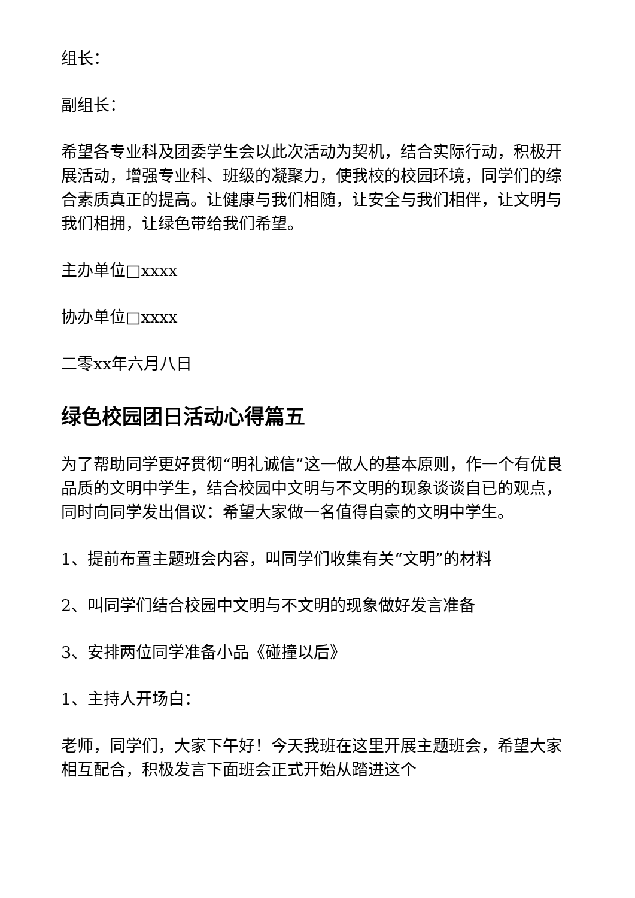组长：
副组长：
希望各专业科及团委学生会以此次活动为契机，结合实际行动，积极开展活动，增强专业科、班级的凝聚力，使我校的校园环境，同学们的综合素质真正的提高。让健康与我们相随，让安全与我们相伴，让文明与我们相拥，让绿色带给我们希望。
主办单位□xxxx
协办单位□xxxx
二零xx年六月八日
绿色校园团日活动心得篇五
为了帮助同学更好贯彻“明礼诚信”这一做人的基本原则，作一个有优良品质的文明中学生，结合校园中文明与不文明的现象谈谈自已的观点，同时向同学发出倡议：希望大家做一名值得自豪的文明中学生。
1、提前布置主题班会内容，叫同学们收集有关“文明”的材料
2、叫同学们结合校园中文明与不文明的现象做好发言准备
3、安排两位同学准备小品《碰撞以后》
1、主持人开场白：
老师，同学们，大家下午好！今天我班在这里开展主题班会，希望大家相互配合，积极发言下面班会正式开始从踏进这个